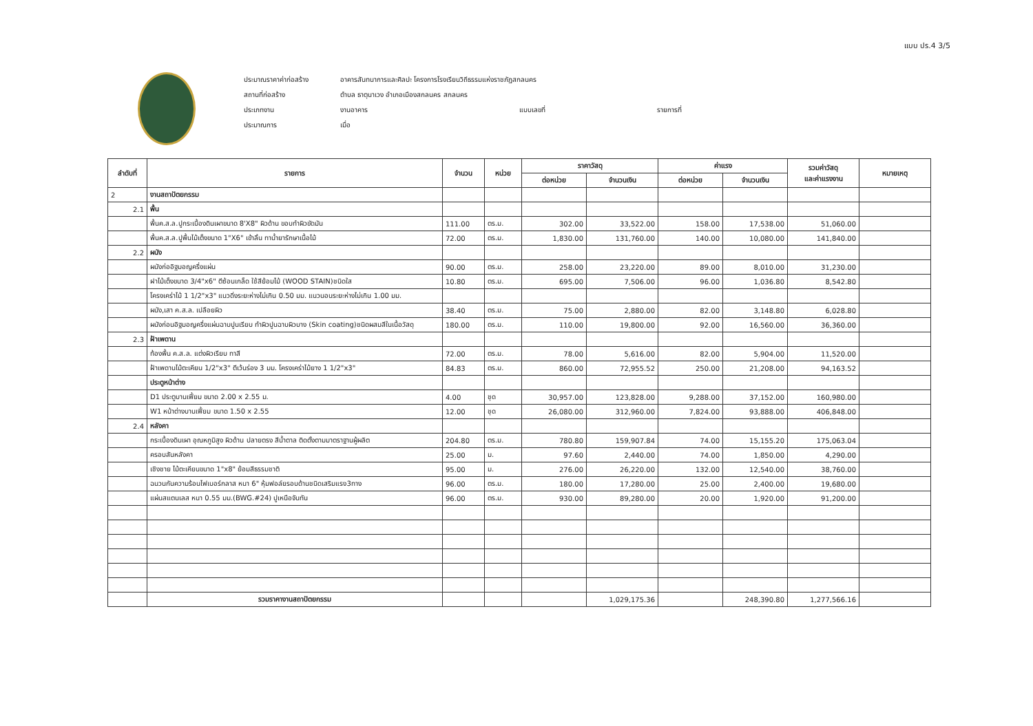แบบ ปร.4 3/5
ประมาณราคาค่าก่อสร้าง อาคารสันทนาการและศิลปะ โครงการโรงเรียนวิถีธรรมแห่งราชภัฏสกลนคร
สถานที่ก่อสร้าง ตำบล ธาตุนาเวง อำเภอเมืองสกลนคร สกลนคร
ประเภทงาน งานอาคาร แบบเลขที่ รายการที่
ประมาณการ เมื่อ
| ลำดับที่ | รายการ | จำนวน | หน่วย | ราคาวัสดุ | | ค่าแรง | | รวมค่าวัสดุ และค่าแรงงาน | หมายเหตุ |
| --- | --- | --- | --- | --- | --- | --- | --- | --- | --- |
| | | | | ต่อหน่วย | จำนวนเงิน | ต่อหน่วย | จำนวนเงิน | | |
| 2 | งานสถาปัตยกรรม | | | | | | | | |
| 2.1 | พื้น | | | | | | | | |
| | พื้นค.ส.ล.ปูกระเบื้องดินเผาขนาด 8'X8" ผิวด้าน ขอบทำผิวขัดมัน | 111.00 | ตร.ม. | 302.00 | 33,522.00 | 158.00 | 17,538.00 | 51,060.00 | |
| | พื้นค.ส.ล.ปูพื้นไม้เต็งขนาด 1"X6" เข้าลิ้น ทาน้ำยารักษาเนื้อไม้ | 72.00 | ตร.ม. | 1,830.00 | 131,760.00 | 140.00 | 10,080.00 | 141,840.00 | |
| 2.2 | ผนัง | | | | | | | | |
| | ผนังก่ออิฐมอญครึ่งแผ่น | 90.00 | ตร.ม. | 258.00 | 23,220.00 | 89.00 | 8,010.00 | 31,230.00 | |
| | ฝาไม้เต็งขนาด 3/4"x6" ตีซ้อนเกล็ด ใช้สีย้อมไม้ (WOOD STAIN)ชนิดใส | 10.80 | ตร.ม. | 695.00 | 7,506.00 | 96.00 | 1,036.80 | 8,542.80 | |
| | โครงเคร่าไม้ 1 1/2"x3" แนวดิ่งระยะห่างไม่เกิน 0.50 มม. แนวนอนระยะห่างไม่เกิน 1.00 มม. | | | | | | | | |
| | ผนัง,เสา ค.ส.ล. เปลือยผิว | 38.40 | ตร.ม. | 75.00 | 2,880.00 | 82.00 | 3,148.80 | 6,028.80 | |
| | ผนังก่อนอิฐมอญครึ่งแผ่นฉาบปูนเรียบ ทำผิวปูนฉาบผิวบาง (Skin coating)ชนิดผสมสีในเนื้อวัสดุ | 180.00 | ตร.ม. | 110.00 | 19,800.00 | 92.00 | 16,560.00 | 36,360.00 | |
| 2.3 | ฝ้าเพดาน | | | | | | | | |
| | ท้องพื้น ค.ส.ล. แต่งผิวเรียบ ทาสี | 72.00 | ตร.ม. | 78.00 | 5,616.00 | 82.00 | 5,904.00 | 11,520.00 | |
| | ฝ้าเพดานไม้ตะเคียน 1/2"x3" ตีเว้นร่อง 3 มม. โครงเคร่าไม้ยาง 1 1/2"x3" | 84.83 | ตร.ม. | 860.00 | 72,955.52 | 250.00 | 21,208.00 | 94,163.52 | |
| | ประตูหน้าต่าง | | | | | | | | |
| | D1 ประตูบานเฟี้ยม ขนาด 2.00 x 2.55 ม. | 4.00 | ชุด | 30,957.00 | 123,828.00 | 9,288.00 | 37,152.00 | 160,980.00 | |
| | W1 หน้าต่างบานเฟี้ยม ขนาด 1.50 x 2.55 | 12.00 | ชุด | 26,080.00 | 312,960.00 | 7,824.00 | 93,888.00 | 406,848.00 | |
| 2.4 | หลังคา | | | | | | | | |
| | กระเบื้องดินเผา อุณหภูมิสูง ผิวด้าน ปลายตรง สีน้ำตาล ติดตั้งตามมาตราฐานผู้ผลิต | 204.80 | ตร.ม. | 780.80 | 159,907.84 | 74.00 | 15,155.20 | 175,063.04 | |
| | ครอบสันหลังคา | 25.00 | ม. | 97.60 | 2,440.00 | 74.00 | 1,850.00 | 4,290.00 | |
| | เชิงชาย ไม้ตะเคียนขนาด 1"x8" ย้อมสีธรรมชาติ | 95.00 | ม. | 276.00 | 26,220.00 | 132.00 | 12,540.00 | 38,760.00 | |
| | ฉนวนกันความร้อนไฟเบอร์กลาส หนา 6" หุ้มฟอล์ยรอบด้านชนิดเสริมแรง3ทาง | 96.00 | ตร.ม. | 180.00 | 17,280.00 | 25.00 | 2,400.00 | 19,680.00 | |
| | แผ่นสแตนเลส หนา 0.55 มม.(BWG.#24) ปูเหนือจันทัน | 96.00 | ตร.ม. | 930.00 | 89,280.00 | 20.00 | 1,920.00 | 91,200.00 | |
| | รวมราคางานสถาปัตยกรรม | | | | 1,029,175.36 | | 248,390.80 | 1,277,566.16 | |